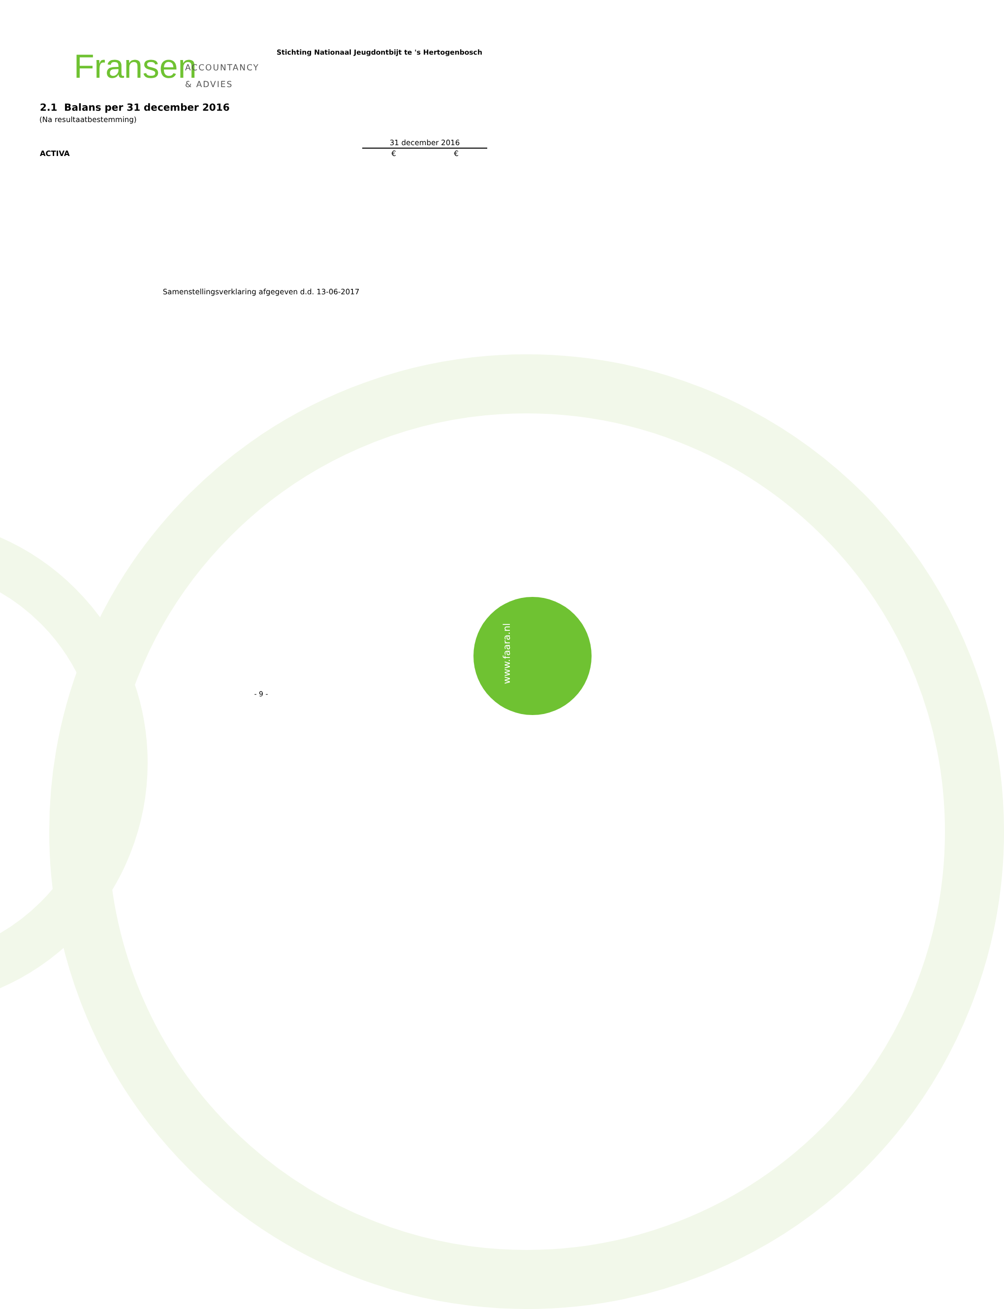Fransen
ACCOUNTANCY
& ADVIES
Stichting Nationaal Jeugdontbijt te 's Hertogenbosch
2.1 Balans per 31 december 2016
(Na resultaatbestemming)
| | 31 december 2016 | |
| --- | --- | --- |
| ACTIVA | € | € |
Samenstellingsverklaring afgegeven d.d. 13-06-2017
- 9 - www.faara.nl